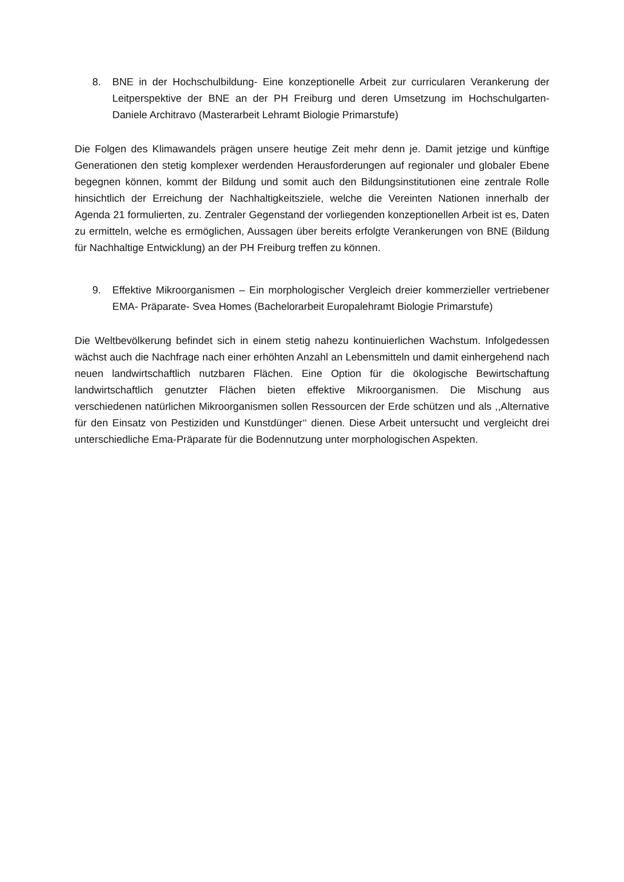8. BNE in der Hochschulbildung- Eine konzeptionelle Arbeit zur curricularen Verankerung der Leitperspektive der BNE an der PH Freiburg und deren Umsetzung im Hochschulgarten- Daniele Architravo (Masterarbeit Lehramt Biologie Primarstufe)
Die Folgen des Klimawandels prägen unsere heutige Zeit mehr denn je. Damit jetzige und künftige Generationen den stetig komplexer werdenden Herausforderungen auf regionaler und globaler Ebene begegnen können, kommt der Bildung und somit auch den Bildungsinstitutionen eine zentrale Rolle hinsichtlich der Erreichung der Nachhaltigkeitsziele, welche die Vereinten Nationen innerhalb der Agenda 21 formulierten, zu. Zentraler Gegenstand der vorliegenden konzeptionellen Arbeit ist es, Daten zu ermitteln, welche es ermöglichen, Aussagen über bereits erfolgte Verankerungen von BNE (Bildung für Nachhaltige Entwicklung) an der PH Freiburg treffen zu können.
9. Effektive Mikroorganismen – Ein morphologischer Vergleich dreier kommerzieller vertriebener EMA- Präparate- Svea Homes (Bachelorarbeit Europalehramt Biologie Primarstufe)
Die Weltbevölkerung befindet sich in einem stetig nahezu kontinuierlichen Wachstum. Infolgedessen wächst auch die Nachfrage nach einer erhöhten Anzahl an Lebensmitteln und damit einhergehend nach neuen landwirtschaftlich nutzbaren Flächen. Eine Option für die ökologische Bewirtschaftung landwirtschaftlich genutzter Flächen bieten effektive Mikroorganismen. Die Mischung aus verschiedenen natürlichen Mikroorganismen sollen Ressourcen der Erde schützen und als ,,Alternative für den Einsatz von Pestiziden und Kunstdünger‘‘ dienen. Diese Arbeit untersucht und vergleicht drei unterschiedliche Ema-Präparate für die Bodennutzung unter morphologischen Aspekten.